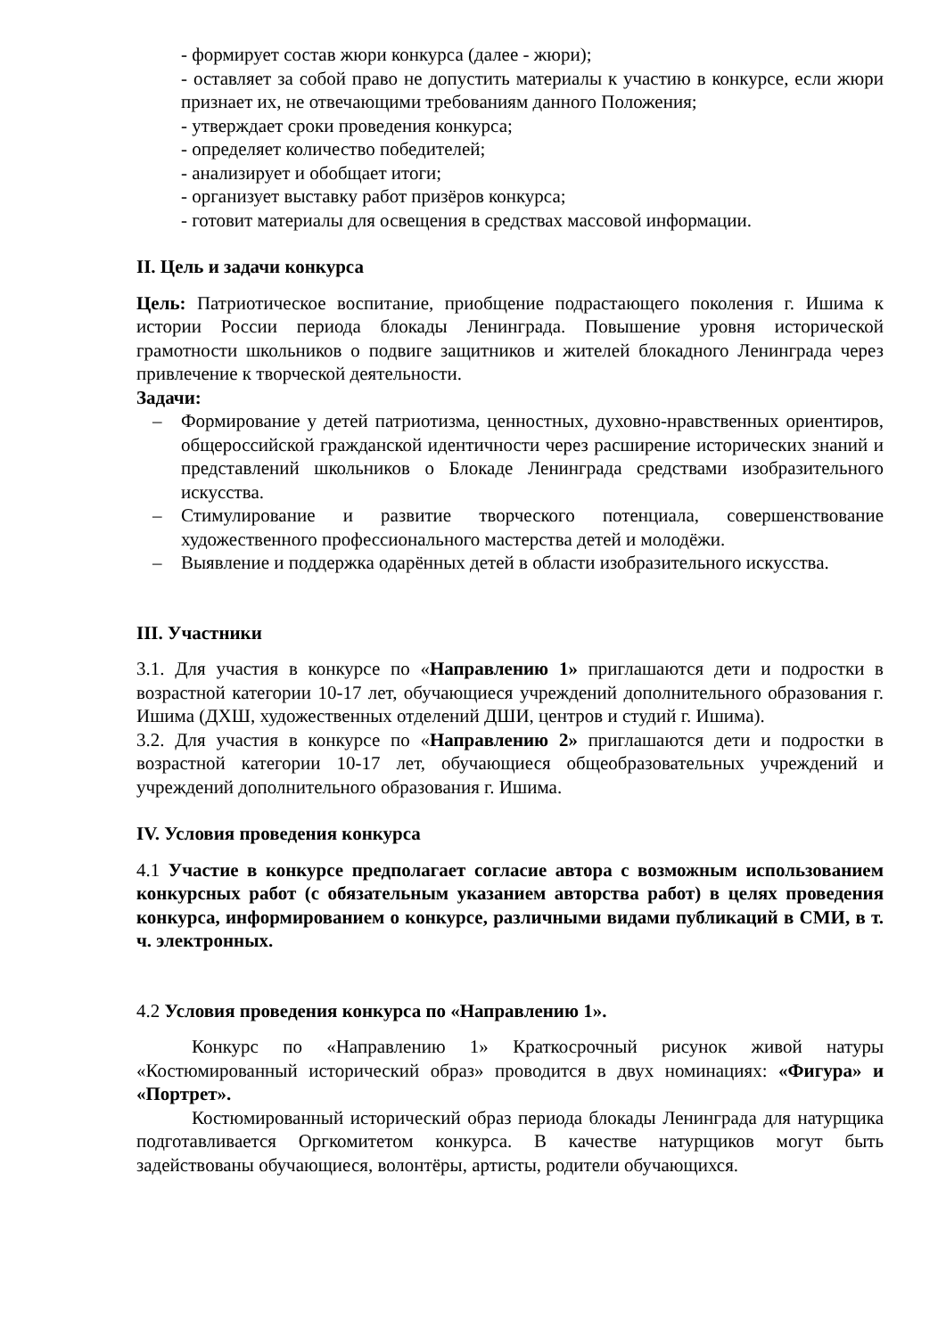- формирует состав жюри конкурса (далее - жюри);
- оставляет за собой право не допустить материалы к участию в конкурсе, если жюри признает их, не отвечающими требованиям данного Положения;
- утверждает сроки проведения конкурса;
- определяет количество победителей;
- анализирует и обобщает итоги;
- организует выставку работ призёров конкурса;
- готовит материалы для освещения в средствах массовой информации.
II. Цель и задачи конкурса
Цель: Патриотическое воспитание, приобщение подрастающего поколения г. Ишима к истории России периода блокады Ленинграда. Повышение уровня исторической грамотности школьников о подвиге защитников и жителей блокадного Ленинграда через привлечение к творческой деятельности.
Задачи:
– Формирование у детей патриотизма, ценностных, духовно-нравственных ориентиров, общероссийской гражданской идентичности через расширение исторических знаний и представлений школьников о Блокаде Ленинграда средствами изобразительного искусства.
– Стимулирование и развитие творческого потенциала, совершенствование художественного профессионального мастерства детей и молодёжи.
– Выявление и поддержка одарённых детей в области изобразительного искусства.
III. Участники
3.1. Для участия в конкурсе по «Направлению 1» приглашаются дети и подростки в возрастной категории 10-17 лет, обучающиеся учреждений дополнительного образования г. Ишима (ДХШ, художественных отделений ДШИ, центров и студий г. Ишима).
3.2. Для участия в конкурсе по «Направлению 2» приглашаются дети и подростки в возрастной категории 10-17 лет, обучающиеся общеобразовательных учреждений и учреждений дополнительного образования г. Ишима.
IV. Условия проведения конкурса
4.1 Участие в конкурсе предполагает согласие автора с возможным использованием конкурсных работ (с обязательным указанием авторства работ) в целях проведения конкурса, информированием о конкурсе, различными видами публикаций в СМИ, в т. ч. электронных.
4.2 Условия проведения конкурса по «Направлению 1».
Конкурс по «Направлению 1» Краткосрочный рисунок живой натуры «Костюмированный исторический образ» проводится в двух номинациях: «Фигура» и «Портрет».
Костюмированный исторический образ периода блокады Ленинграда для натурщика подготавливается Оргкомитетом конкурса. В качестве натурщиков могут быть задействованы обучающиеся, волонтёры, артисты, родители обучающихся.